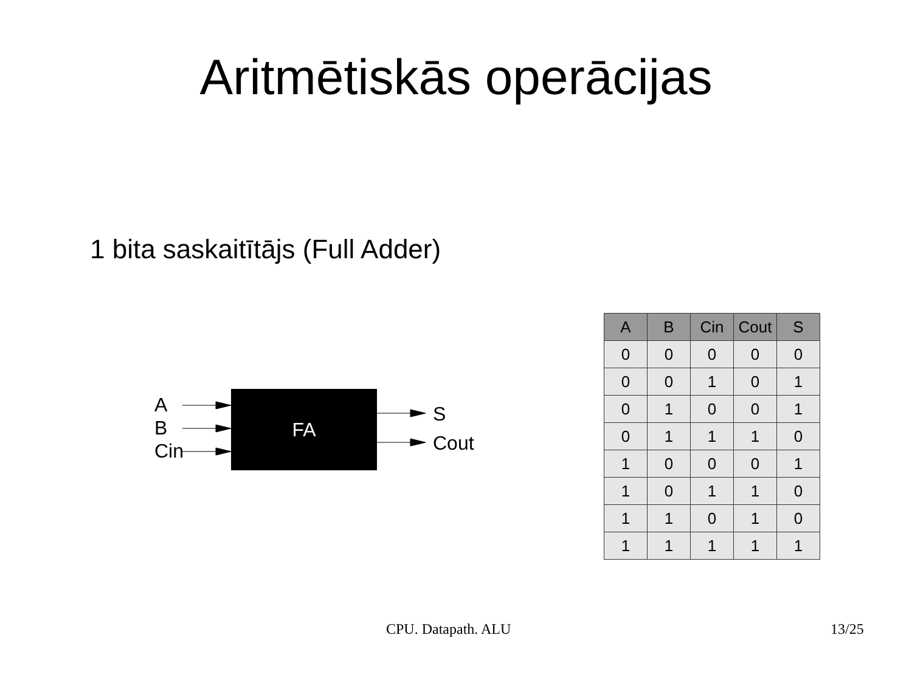Aritmētiskās operācijas
1 bita saskaitītājs (Full Adder)
A
B
Cin
FA
S
Cout
| A | B | Cin | Cout | S |
| --- | --- | --- | --- | --- |
| 0 | 0 | 0 | 0 | 0 |
| 0 | 0 | 1 | 0 | 1 |
| 0 | 1 | 0 | 0 | 1 |
| 0 | 1 | 1 | 1 | 0 |
| 1 | 0 | 0 | 0 | 1 |
| 1 | 0 | 1 | 1 | 0 |
| 1 | 1 | 0 | 1 | 0 |
| 1 | 1 | 1 | 1 | 1 |
CPU. Datapath. ALU 13/25